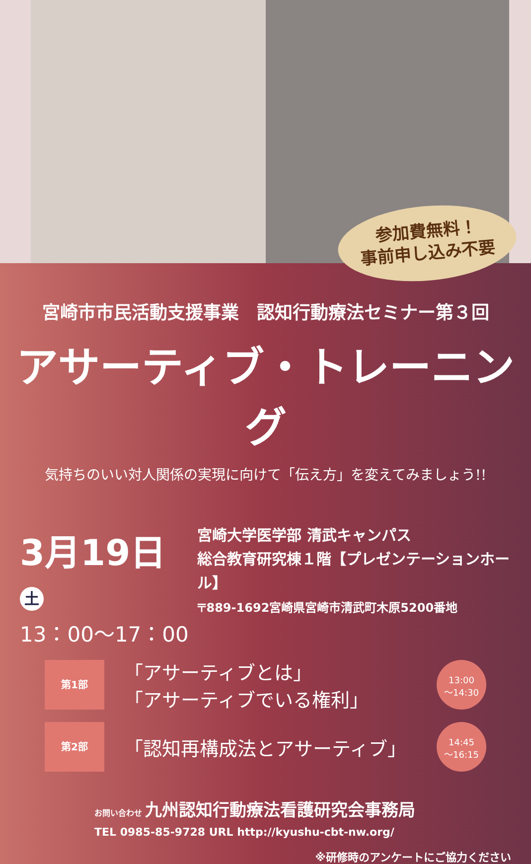参加費無料！
事前申し込み不要
宮崎市市民活動支援事業　認知行動療法セミナー第３回
アサーティブ・トレーニング
気持ちのいい対人関係の実現に向けて「伝え方」を変えてみましょう!!
3月19日 土
13：00～17：00
宮崎大学医学部 清武キャンパス
総合教育研究棟１階【プレゼンテーションホール】
〒889-1692宮崎県宮崎市清武町木原5200番地
第1部
「アサーティブとは」
「アサーティブでいる権利」
13:00
～14:30
第2部
「認知再構成法とアサーティブ」
14:45
～16:15
お問い合わせ 九州認知行動療法看護研究会事務局
TEL 0985-85-9728 URL http://kyushu-cbt-nw.org/
※研修時のアンケートにご協力ください